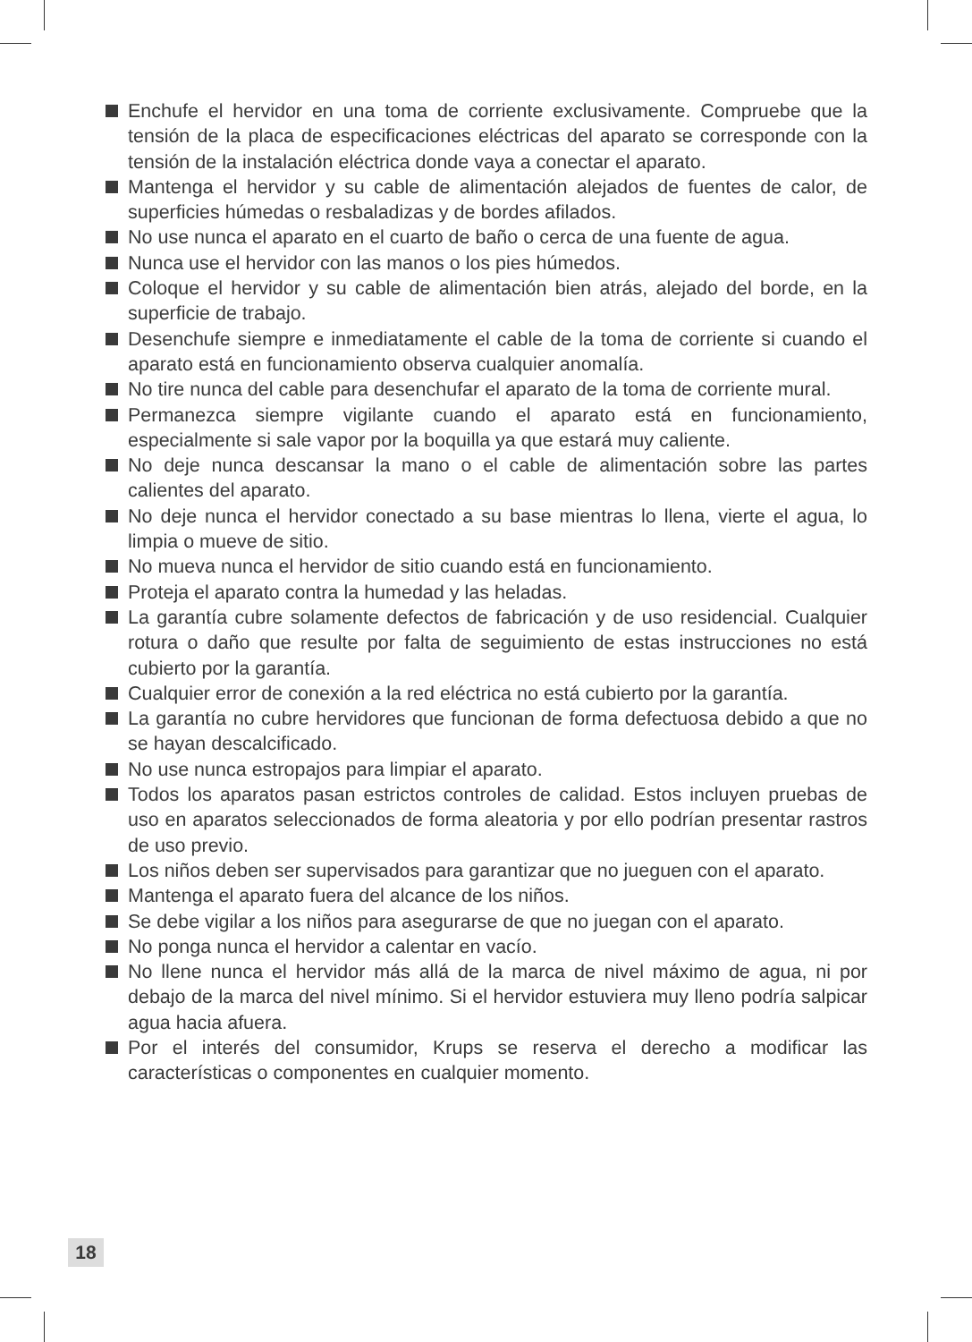Enchufe el hervidor en una toma de corriente exclusivamente. Compruebe que la tensión de la placa de especificaciones eléctricas del aparato se corresponde con la tensión de la instalación eléctrica donde vaya a conectar el aparato.
Mantenga el hervidor y su cable de alimentación alejados de fuentes de calor, de superficies húmedas o resbaladizas y de bordes afilados.
No use nunca el aparato en el cuarto de baño o cerca de una fuente de agua.
Nunca use el hervidor con las manos o los pies húmedos.
Coloque el hervidor y su cable de alimentación bien atrás, alejado del borde, en la superficie de trabajo.
Desenchufe siempre e inmediatamente el cable de la toma de corriente si cuando el aparato está en funcionamiento observa cualquier anomalía.
No tire nunca del cable para desenchufar el aparato de la toma de corriente mural.
Permanezca siempre vigilante cuando el aparato está en funcionamiento, especialmente si sale vapor por la boquilla ya que estará muy caliente.
No deje nunca descansar la mano o el cable de alimentación sobre las partes calientes del aparato.
No deje nunca el hervidor conectado a su base mientras lo llena, vierte el agua, lo limpia o mueve de sitio.
No mueva nunca el hervidor de sitio cuando está en funcionamiento.
Proteja el aparato contra la humedad y las heladas.
La garantía cubre solamente defectos de fabricación y de uso residencial. Cualquier rotura o daño que resulte por falta de seguimiento de estas instrucciones no está cubierto por la garantía.
Cualquier error de conexión a la red eléctrica no está cubierto por la garantía.
La garantía no cubre hervidores que funcionan de forma defectuosa debido a que no se hayan descalcificado.
No use nunca estropajos para limpiar el aparato.
Todos los aparatos pasan estrictos controles de calidad. Estos incluyen pruebas de uso en aparatos seleccionados de forma aleatoria y por ello podrían presentar rastros de uso previo.
Los niños deben ser supervisados para garantizar que no jueguen con el aparato.
Mantenga el aparato fuera del alcance de los niños.
Se debe vigilar a los niños para asegurarse de que no juegan con el aparato.
No ponga nunca el hervidor a calentar en vacío.
No llene nunca el hervidor más allá de la marca de nivel máximo de agua, ni por debajo de la marca del nivel mínimo. Si el hervidor estuviera muy lleno podría salpicar agua hacia afuera.
Por el interés del consumidor, Krups se reserva el derecho a modificar las características o componentes en cualquier momento.
18